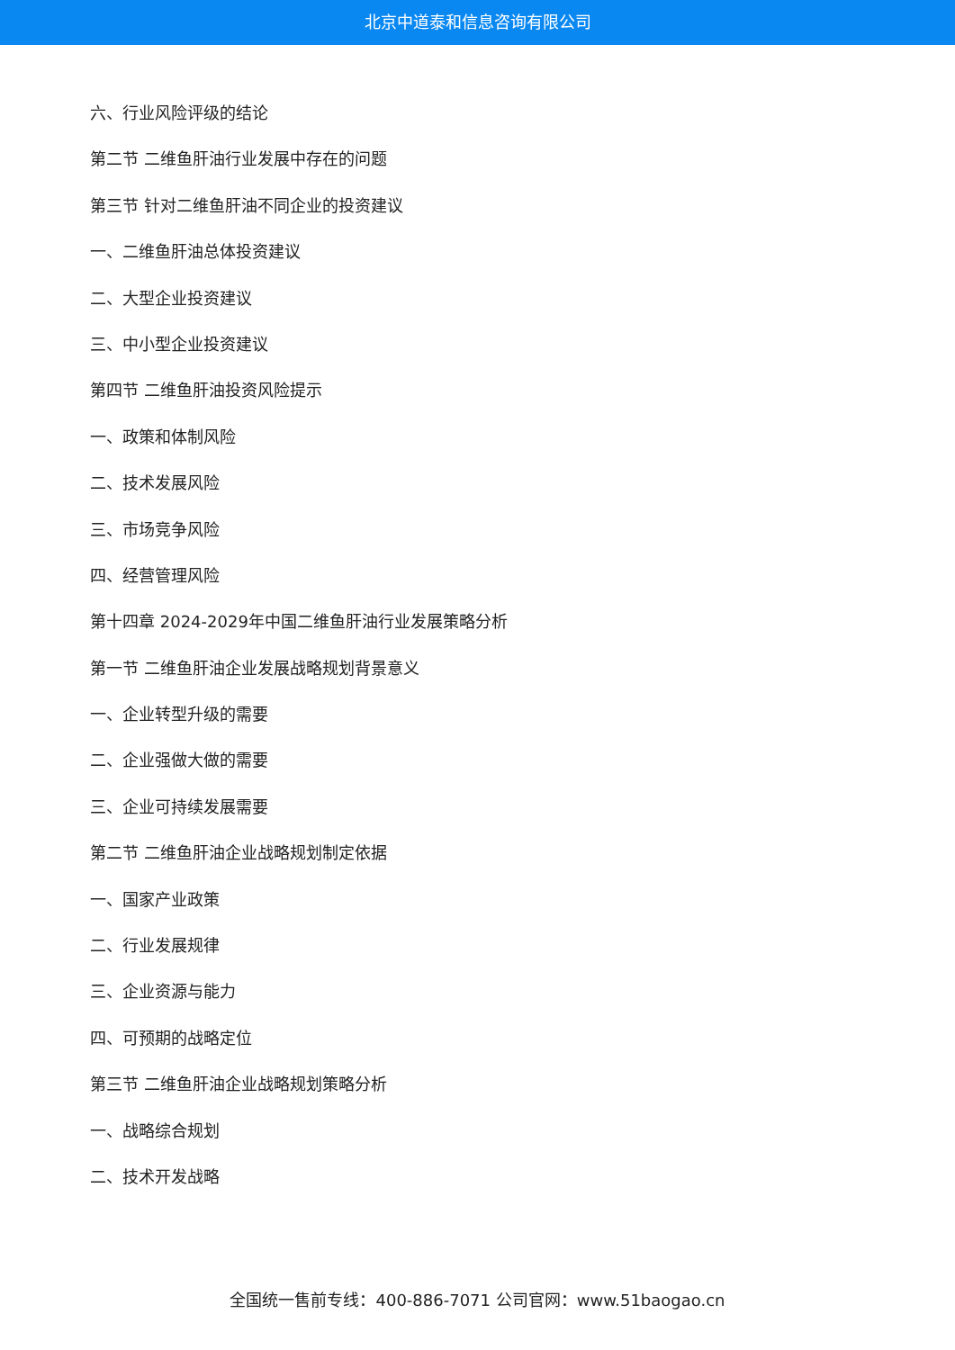北京中道泰和信息咨询有限公司
六、行业风险评级的结论
第二节 二维鱼肝油行业发展中存在的问题
第三节 针对二维鱼肝油不同企业的投资建议
一、二维鱼肝油总体投资建议
二、大型企业投资建议
三、中小型企业投资建议
第四节 二维鱼肝油投资风险提示
一、政策和体制风险
二、技术发展风险
三、市场竞争风险
四、经营管理风险
第十四章 2024-2029年中国二维鱼肝油行业发展策略分析
第一节 二维鱼肝油企业发展战略规划背景意义
一、企业转型升级的需要
二、企业强做大做的需要
三、企业可持续发展需要
第二节 二维鱼肝油企业战略规划制定依据
一、国家产业政策
二、行业发展规律
三、企业资源与能力
四、可预期的战略定位
第三节 二维鱼肝油企业战略规划策略分析
一、战略综合规划
二、技术开发战略
全国统一售前专线：400-886-7071 公司官网：www.51baogao.cn